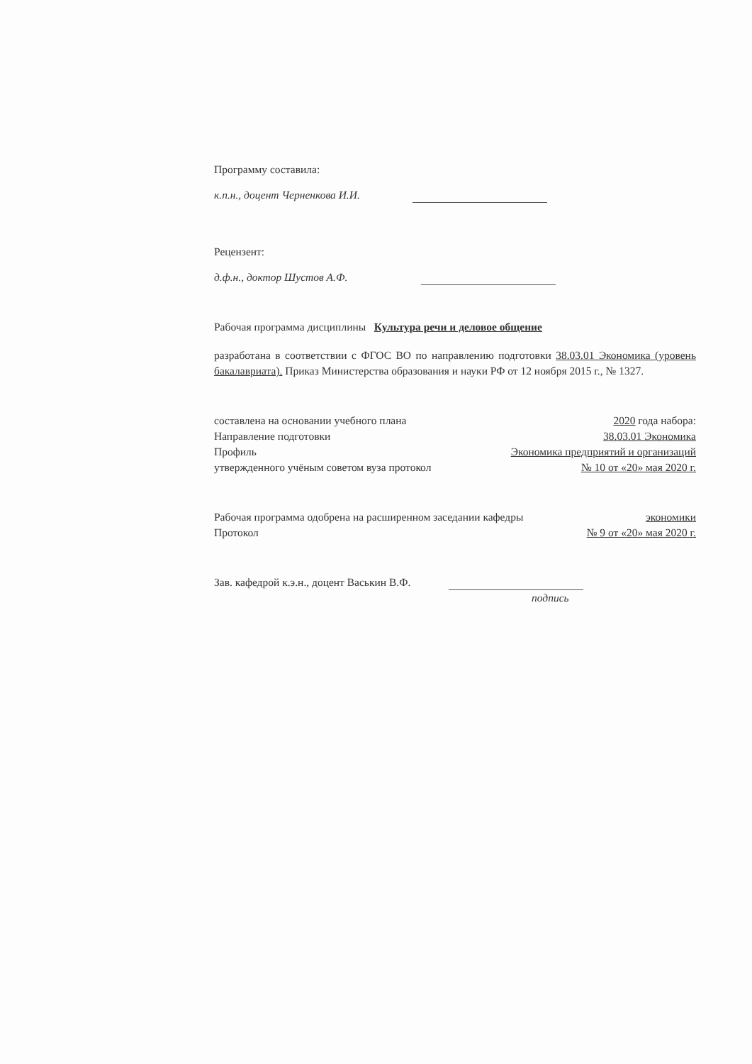Программу составила:
к.п.н., доцент Черненкова И.И.
Рецензент:
д.ф.н., доктор Шустов А.Ф.
Рабочая программа дисциплины Культура речи и деловое общение
разработана в соответствии с ФГОС ВО по направлению подготовки 38.03.01 Экономика (уровень бакалавриата). Приказ Министерства образования и науки РФ от 12 ноября 2015 г., № 1327.
составлена на основании учебного плана 2020 года набора:
Направление подготовки 38.03.01 Экономика
Профиль Экономика предприятий и организаций
утвержденного учёным советом вуза протокол № 10 от «20» мая 2020 г.
Рабочая программа одобрена на расширенном заседании кафедры экономики
Протокол № 9 от «20» мая 2020 г.
Зав. кафедрой к.э.н., доцент Васькин В.Ф.
подпись